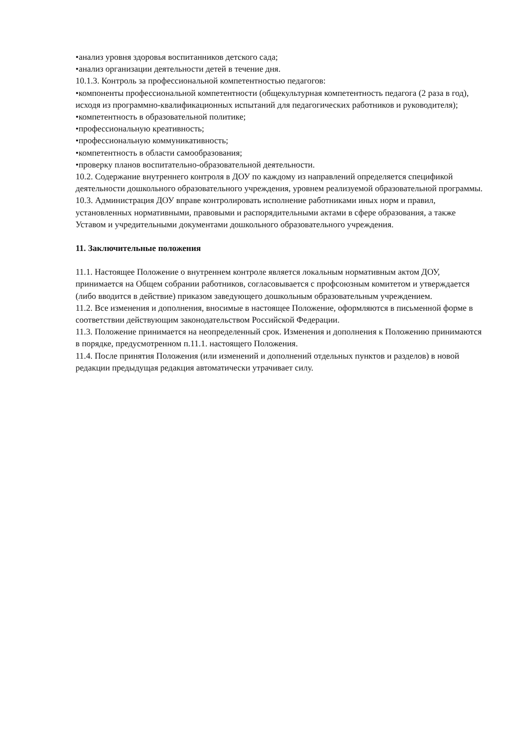•анализ уровня здоровья воспитанников детского сада;
•анализ организации деятельности детей в течение дня.
10.1.3. Контроль за профессиональной компетентностью педагогов:
•компоненты профессиональной компетентности (общекультурная компетентность педагога (2 раза в год), исходя из программно-квалификационных испытаний для педагогических работников и руководителя);
•компетентность в образовательной политике;
•профессиональную креативность;
•профессиональную коммуникативность;
•компетентность в области самообразования;
•проверку планов воспитательно-образовательной деятельности.
10.2. Содержание внутреннего контроля в ДОУ по каждому из направлений определяется спецификой деятельности дошкольного образовательного учреждения, уровнем реализуемой образовательной программы.
10.3. Администрация ДОУ вправе контролировать исполнение работниками иных норм и правил, установленных нормативными, правовыми и распорядительными актами в сфере образования, а также Уставом и учредительными документами дошкольного образовательного учреждения.
11. Заключительные положения
11.1. Настоящее Положение о внутреннем контроле является локальным нормативным актом ДОУ, принимается на Общем собрании работников, согласовывается с профсоюзным комитетом и утверждается (либо вводится в действие) приказом заведующего дошкольным образовательным учреждением.
11.2. Все изменения и дополнения, вносимые в настоящее Положение, оформляются в письменной форме в соответствии действующим законодательством Российской Федерации.
11.3. Положение принимается на неопределенный срок. Изменения и дополнения к Положению принимаются в порядке, предусмотренном п.11.1. настоящего Положения.
11.4. После принятия Положения (или изменений и дополнений отдельных пунктов и разделов) в новой редакции предыдущая редакция автоматически утрачивает силу.